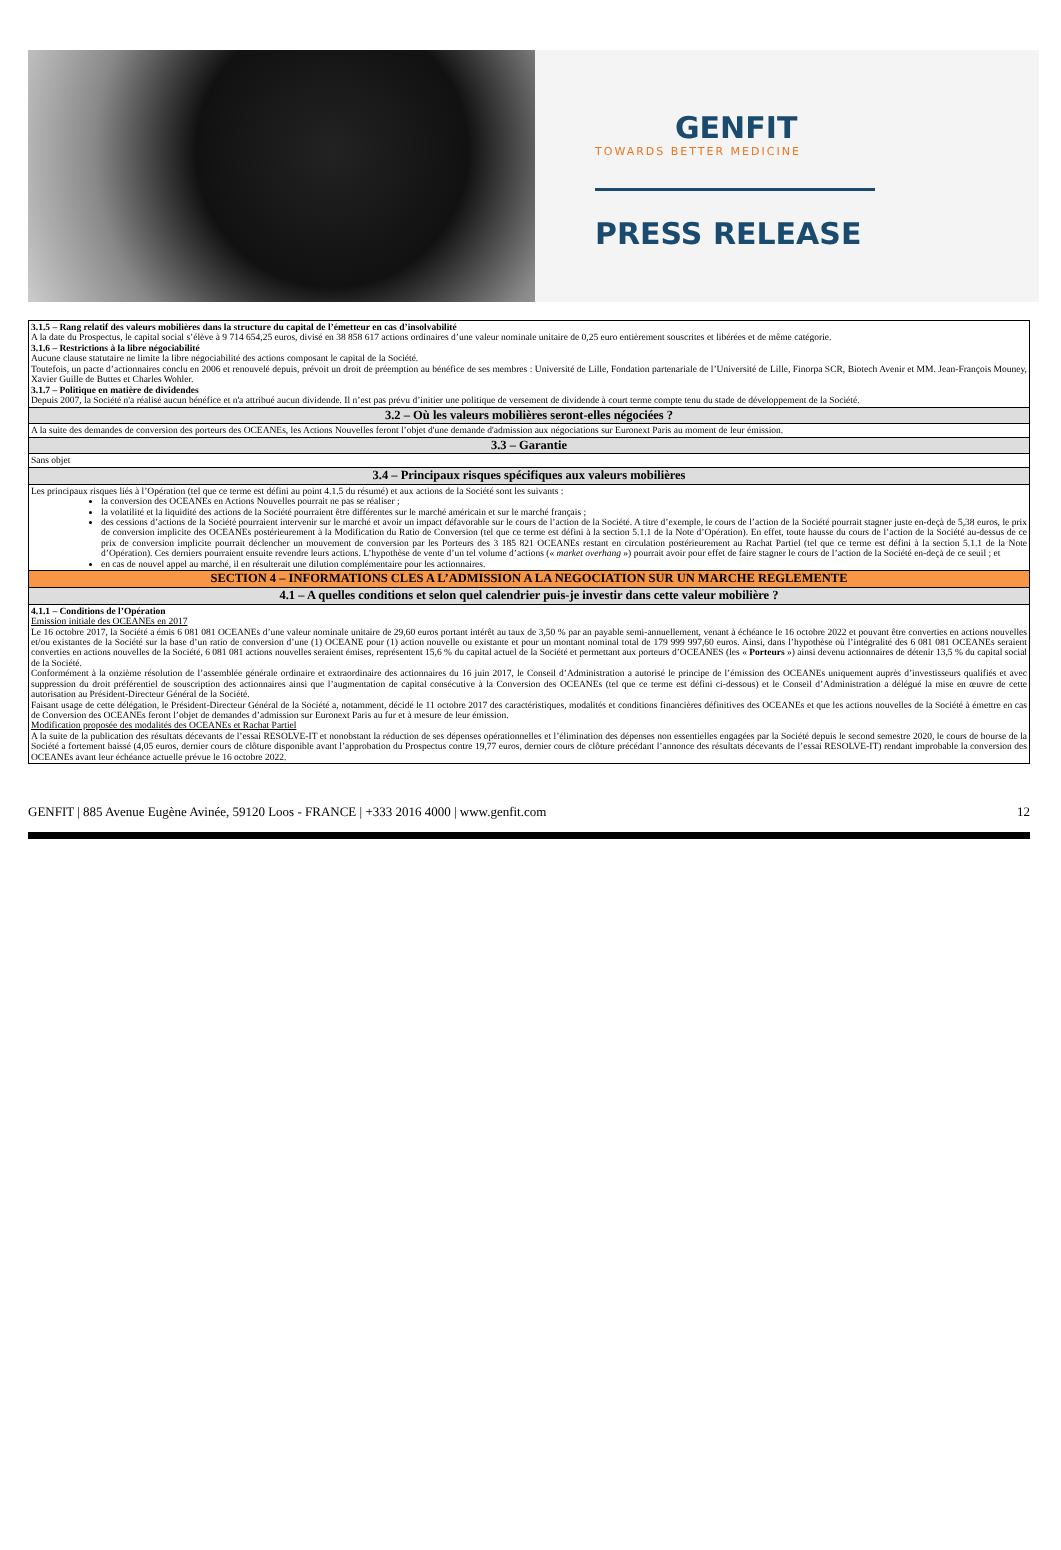GENFIT
TOWARDS BETTER MEDICINE
PRESS RELEASE
| 3.1.5 – Rang relatif des valeurs mobilières dans la structure du capital de l’émetteur en cas d’insolvabilité A la date du Prospectus, le capital social s’élève à 9 714 654,25 euros, divisé en 38 858 617 actions ordinaires d’une valeur nominale unitaire de 0,25 euro entièrement souscrites et libérées et de même catégorie. 3.1.6 – Restrictions à la libre négociabilité Aucune clause statutaire ne limite la libre négociabilité des actions composant le capital de la Société. Toutefois, un pacte d’actionnaires conclu en 2006 et renouvelé depuis, prévoit un droit de préemption au bénéfice de ses membres : Université de Lille, Fondation partenariale de l’Université de Lille, Finorpa SCR, Biotech Avenir et MM. Jean-François Mouney, Xavier Guille de Buttes et Charles Wohler. 3.1.7 – Politique en matière de dividendes Depuis 2007, la Société n'a réalisé aucun bénéfice et n'a attribué aucun dividende. Il n’est pas prévu d’initier une politique de versement de dividende à court terme compte tenu du stade de développement de la Société. |
| 3.2 – Où les valeurs mobilières seront-elles négociées ? |
| A la suite des demandes de conversion des porteurs des OCEANEs, les Actions Nouvelles feront l’objet d'une demande d'admission aux négociations sur Euronext Paris au moment de leur émission. |
| 3.3 – Garantie |
| Sans objet |
| 3.4 – Principaux risques spécifiques aux valeurs mobilières |
| Les principaux risques liés à l’Opération (tel que ce terme est défini au point 4.1.5 du résumé) et aux actions de la Société sont les suivants : la conversion des OCEANEs en Actions Nouvelles pourrait ne pas se réaliser ; la volatilité et la liquidité des actions de la Société pourraient être différentes sur le marché américain et sur le marché français ; des cessions d’actions de la Société pourraient intervenir sur le marché et avoir un impact défavorable sur le cours de l’action de la Société. A titre d’exemple, le cours de l’action de la Société pourrait stagner juste en-deçà de 5,38 euros, le prix de conversion implicite des OCEANEs postérieurement à la Modification du Ratio de Conversion (tel que ce terme est défini à la section 5.1.1 de la Note d’Opération). En effet, toute hausse du cours de l’action de la Société au-dessus de ce prix de conversion implicite pourrait déclencher un mouvement de conversion par les Porteurs des 3 185 821 OCEANEs restant en circulation postérieurement au Rachat Partiel (tel que ce terme est défini à la section 5.1.1 de la Note d’Opération). Ces derniers pourraient ensuite revendre leurs actions. L’hypothèse de vente d’un tel volume d’actions (« market overhang ») pourrait avoir pour effet de faire stagner le cours de l’action de la Société en-deçà de ce seuil ; et en cas de nouvel appel au marché, il en résulterait une dilution complémentaire pour les actionnaires. |
| SECTION 4 – INFORMATIONS CLES A L’ADMISSION A LA NEGOCIATION SUR UN MARCHE REGLEMENTE |
| 4.1 – A quelles conditions et selon quel calendrier puis-je investir dans cette valeur mobilière ? |
| 4.1.1 – Conditions de l’Opération Emission initiale des OCEANEs en 2017 Le 16 octobre 2017, la Société a émis 6 081 081 OCEANEs d’une valeur nominale unitaire de 29,60 euros portant intérêt au taux de 3,50 % par an payable semi-annuellement, venant à échéance le 16 octobre 2022 et pouvant être converties en actions nouvelles et/ou existantes de la Société sur la base d’un ratio de conversion d’une (1) OCEANE pour (1) action nouvelle ou existante et pour un montant nominal total de 179 999 997,60 euros. Ainsi, dans l’hypothèse où l’intégralité des 6 081 081 OCEANEs seraient converties en actions nouvelles de la Société, 6 081 081 actions nouvelles seraient émises, représentent 15,6 % du capital actuel de la Société et permettant aux porteurs d’OCEANES (les « Porteurs ») ainsi devenu actionnaires de détenir 13,5 % du capital social de la Société. Conformément à la onzième résolution de l’assemblée générale ordinaire et extraordinaire des actionnaires du 16 juin 2017, le Conseil d’Administration a autorisé le principe de l’émission des OCEANEs uniquement auprès d’investisseurs qualifiés et avec suppression du droit préférentiel de souscription des actionnaires ainsi que l’augmentation de capital consécutive à la Conversion des OCEANEs (tel que ce terme est défini ci-dessous) et le Conseil d’Administration a délégué la mise en œuvre de cette autorisation au Président-Directeur Général de la Société. Faisant usage de cette délégation, le Président-Directeur Général de la Société a, notamment, décidé le 11 octobre 2017 des caractéristiques, modalités et conditions financières définitives des OCEANEs et que les actions nouvelles de la Société à émettre en cas de Conversion des OCEANEs feront l’objet de demandes d’admission sur Euronext Paris au fur et à mesure de leur émission. Modification proposée des modalités des OCEANEs et Rachat Partiel A la suite de la publication des résultats décevants de l’essai RESOLVE-IT et nonobstant la réduction de ses dépenses opérationnelles et l’élimination des dépenses non essentielles engagées par la Société depuis le second semestre 2020, le cours de bourse de la Société a fortement baissé (4,05 euros, dernier cours de clôture disponible avant l’approbation du Prospectus contre 19,77 euros, dernier cours de clôture précédant l’annonce des résultats décevants de l’essai RESOLVE-IT) rendant improbable la conversion des OCEANEs avant leur échéance actuelle prévue le 16 octobre 2022. |
GENFIT | 885 Avenue Eugène Avinée, 59120 Loos - FRANCE | +333 2016 4000 | www.genfit.com 12